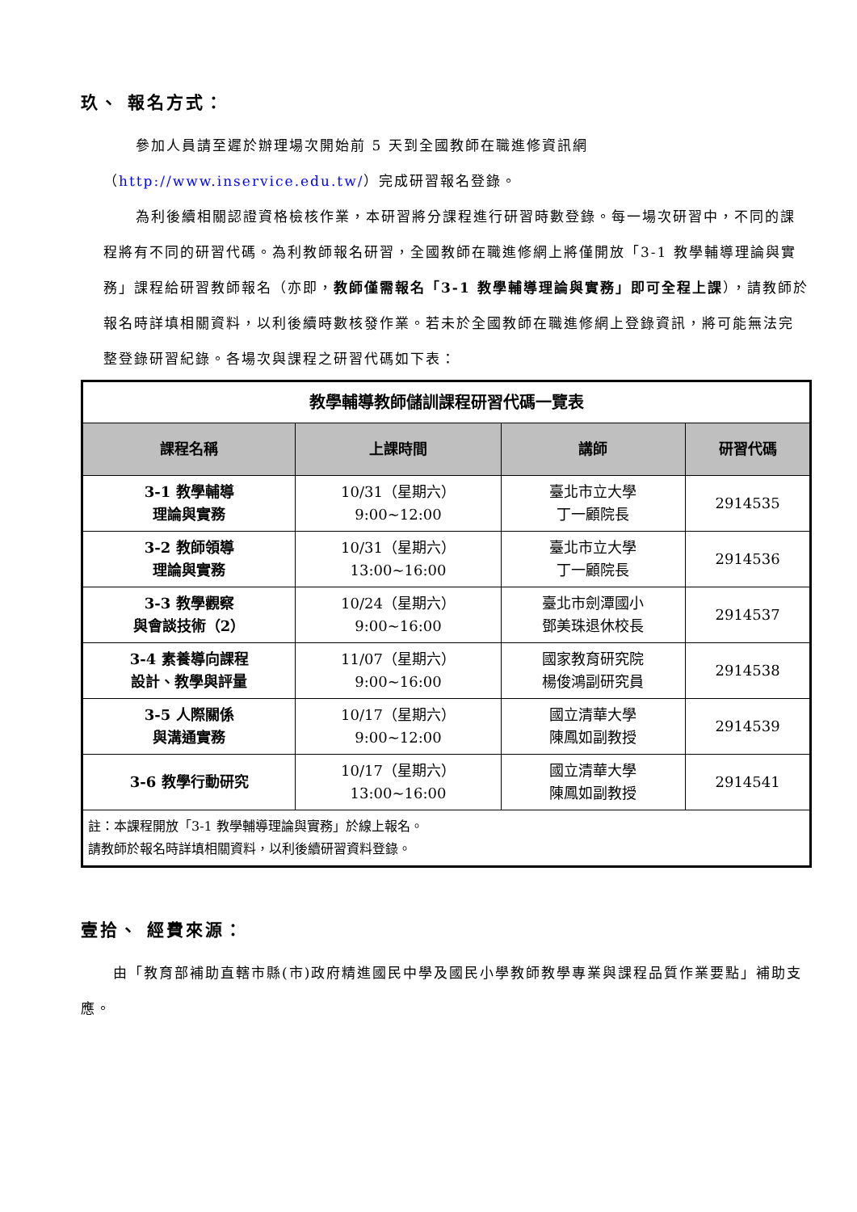玖、 報名方式：
參加人員請至遲於辦理場次開始前 5 天到全國教師在職進修資訊網（http://www.inservice.edu.tw/）完成研習報名登錄。
為利後續相關認證資格檢核作業，本研習將分課程進行研習時數登錄。每一場次研習中，不同的課程將有不同的研習代碼。為利教師報名研習，全國教師在職進修網上將僅開放「3-1 教學輔導理論與實務」課程給研習教師報名（亦即，教師僅需報名「3-1 教學輔導理論與實務」即可全程上課），請教師於報名時詳填相關資料，以利後續時數核發作業。若未於全國教師在職進修網上登錄資訊，將可能無法完整登錄研習紀錄。各場次與課程之研習代碼如下表：
| 教學輔導教師儲訓課程研習代碼一覽表 | | | |
| 課程名稱 | 上課時間 | 講師 | 研習代碼 |
| 3-1 教學輔導 理論與實務 | 10/31（星期六） 9:00~12:00 | 臺北市立大學 丁一顧院長 | 2914535 |
| 3-2 教師領導 理論與實務 | 10/31（星期六） 13:00~16:00 | 臺北市立大學 丁一顧院長 | 2914536 |
| 3-3 教學觀察 與會談技術（2） | 10/24（星期六） 9:00~16:00 | 臺北市劍潭國小 鄧美珠退休校長 | 2914537 |
| 3-4 素養導向課程 設計、教學與評量 | 11/07（星期六） 9:00~16:00 | 國家教育研究院 楊俊鴻副研究員 | 2914538 |
| 3-5 人際關係 與溝通實務 | 10/17（星期六） 9:00~12:00 | 國立清華大學 陳鳳如副教授 | 2914539 |
| 3-6 教學行動研究 | 10/17（星期六） 13:00~16:00 | 國立清華大學 陳鳳如副教授 | 2914541 |
| 註：本課程開放「3-1 教學輔導理論與實務」於線上報名。 請教師於報名時詳填相關資料，以利後續研習資料登錄。 | | | |
壹拾、 經費來源：
由「教育部補助直轄市縣(市)政府精進國民中學及國民小學教師教學專業與課程品質作業要點」補助支應。